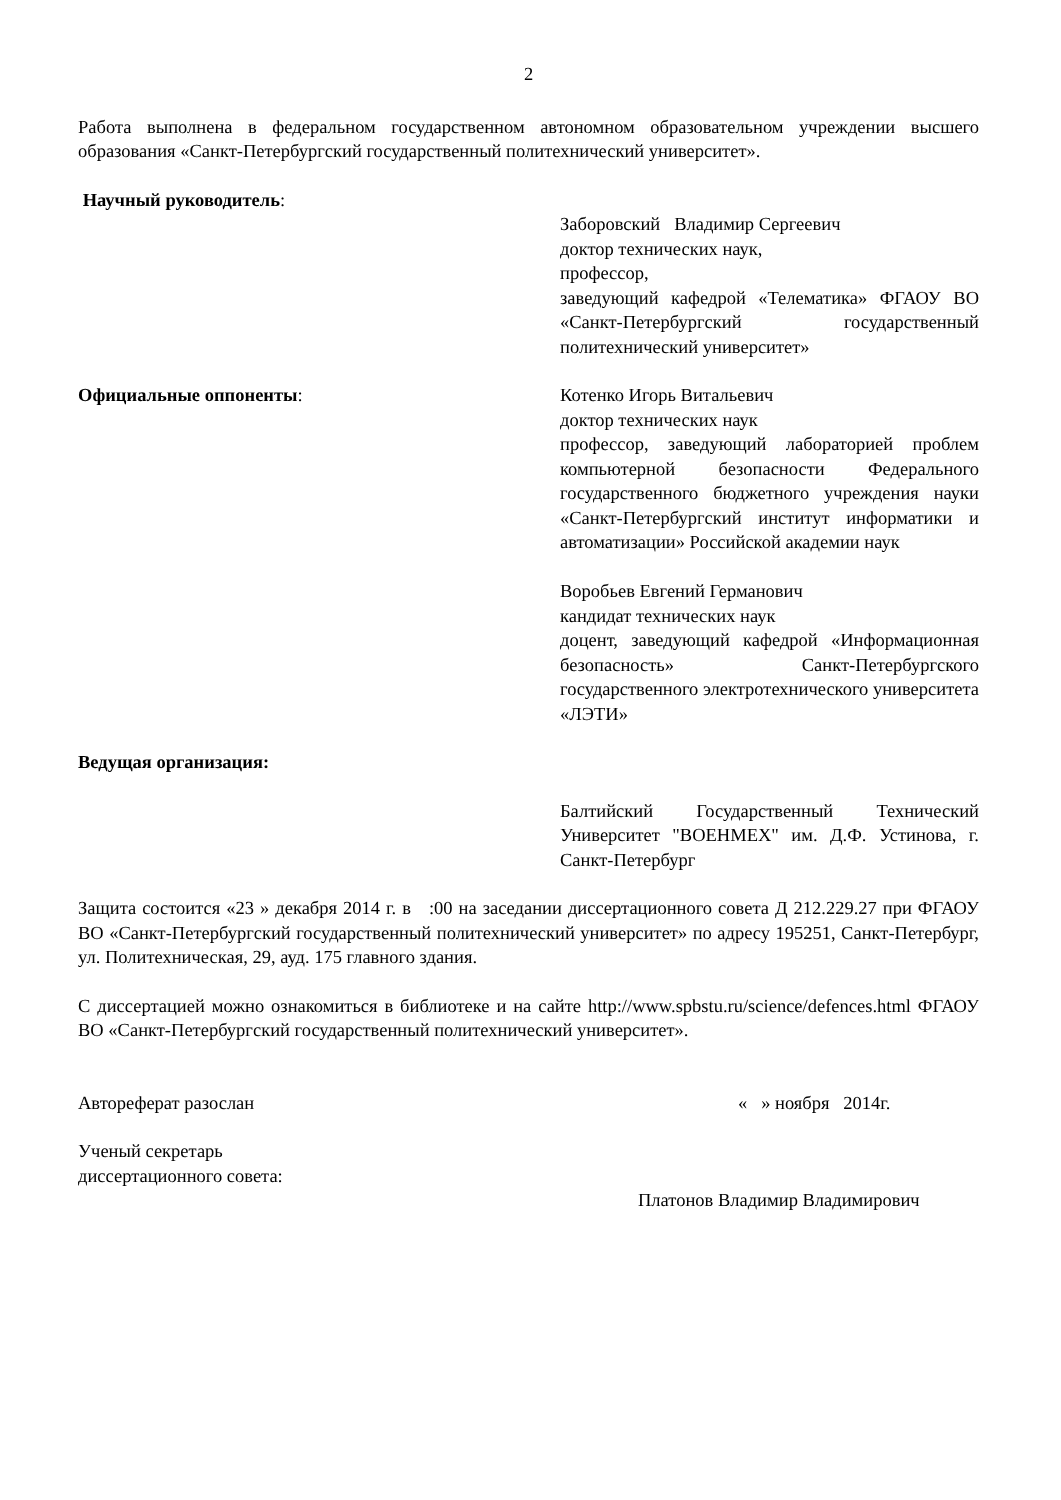2
Работа выполнена в федеральном государственном автономном образовательном учреждении высшего образования «Санкт-Петербургский государственный политехнический университет».
Научный руководитель:
Заборовский Владимир Сергеевич
доктор технических наук,
профессор,
заведующий кафедрой «Телематика» ФГАОУ ВО «Санкт-Петербургский государственный политехнический университет»
Официальные оппоненты: Котенко Игорь Витальевич
доктор технических наук
профессор, заведующий лабораторией проблем компьютерной безопасности Федерального государственного бюджетного учреждения науки «Санкт-Петербургский институт информатики и автоматизации» Российской академии наук
Воробьев Евгений Германович
кандидат технических наук
доцент, заведующий кафедрой «Информационная безопасность» Санкт-Петербургского государственного электротехнического университета «ЛЭТИ»
Ведущая организация:
Балтийский Государственный Технический Университет "ВОЕНМЕХ" им. Д.Ф. Устинова, г. Санкт-Петербург
Защита состоится «23 » декабря 2014 г. в :00 на заседании диссертационного совета Д 212.229.27 при ФГАОУ ВО «Санкт-Петербургский государственный политехнический университет» по адресу 195251, Санкт-Петербург, ул. Политехническая, 29, ауд. 175 главного здания.
С диссертацией можно ознакомиться в библиотеке и на сайте http://www.spbstu.ru/science/defences.html ФГАОУ ВО «Санкт-Петербургский государственный политехнический университет».
Автореферат разослан « » ноября 2014г.
Ученый секретарь
диссертационного совета:
Платонов Владимир Владимирович